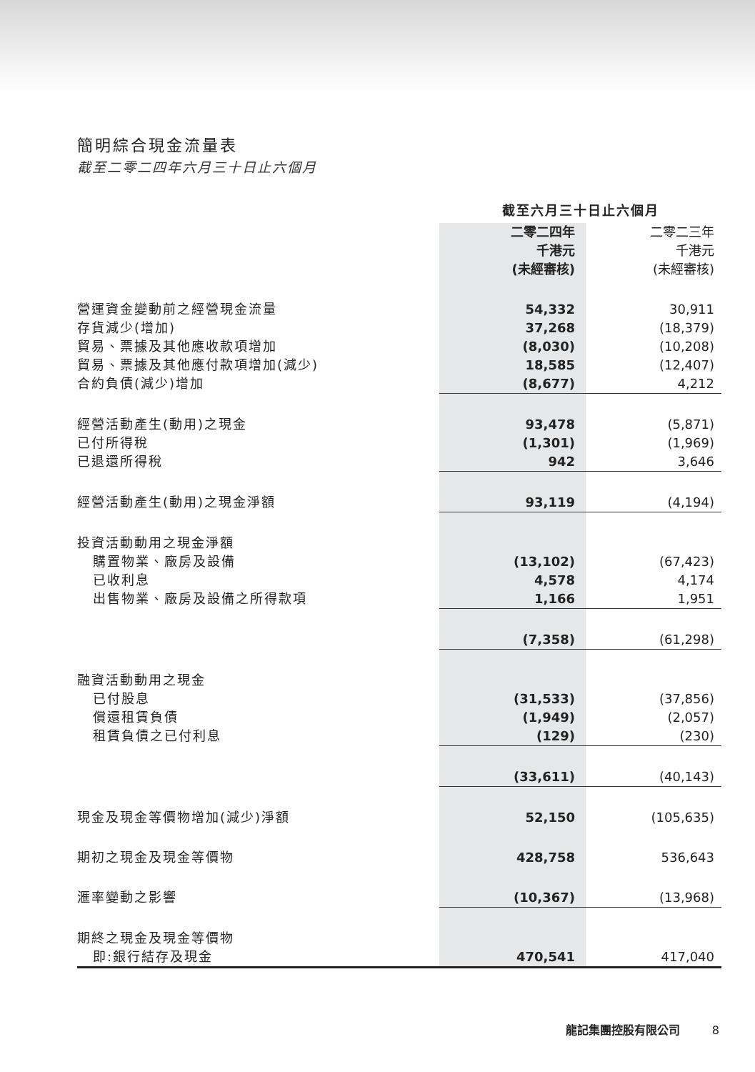簡明綜合現金流量表
截至二零二四年六月三十日止六個月
| | 截至六月三十日止六個月 | |
| | 二零二四年 千港元 (未經審核) | 二零二三年 千港元 (未經審核) |
| 營運資金變動前之經營現金流量 | 54,332 | 30,911 |
| 存貨減少(增加) | 37,268 | (18,379) |
| 貿易、票據及其他應收款項增加 | (8,030) | (10,208) |
| 貿易、票據及其他應付款項增加(減少) | 18,585 | (12,407) |
| 合約負債(減少)增加 | (8,677) | 4,212 |
| 經營活動產生(動用)之現金 | 93,478 | (5,871) |
| 已付所得稅 | (1,301) | (1,969) |
| 已退還所得稅 | 942 | 3,646 |
| 經營活動產生(動用)之現金淨額 | 93,119 | (4,194) |
| 投資活動動用之現金淨額 | | |
| 購置物業、廠房及設備 | (13,102) | (67,423) |
| 已收利息 | 4,578 | 4,174 |
| 出售物業、廠房及設備之所得款項 | 1,166 | 1,951 |
| | (7,358) | (61,298) |
| 融資活動動用之現金 | | |
| 已付股息 | (31,533) | (37,856) |
| 償還租賃負債 | (1,949) | (2,057) |
| 租賃負債之已付利息 | (129) | (230) |
| | (33,611) | (40,143) |
| 現金及現金等價物增加(減少)淨額 | 52,150 | (105,635) |
| 期初之現金及現金等價物 | 428,758 | 536,643 |
| 滙率變動之影響 | (10,367) | (13,968) |
| 期終之現金及現金等價物 | | |
| 即:銀行結存及現金 | 470,541 | 417,040 |
龍記集團控股有限公司 8